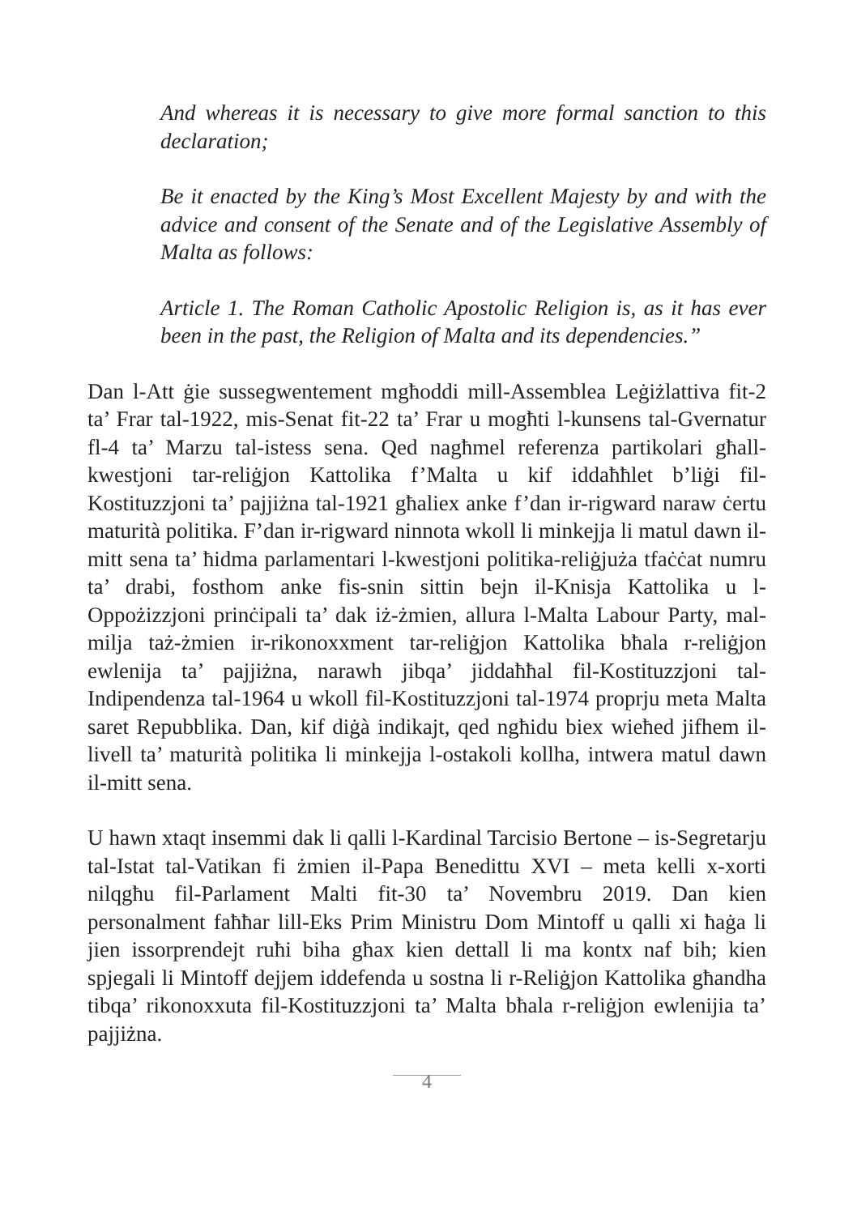And whereas it is necessary to give more formal sanction to this declaration;
Be it enacted by the King’s Most Excellent Majesty by and with the advice and consent of the Senate and of the Legislative Assembly of Malta as follows:
Article 1. The Roman Catholic Apostolic Religion is, as it has ever been in the past, the Religion of Malta and its dependencies.”
Dan l-Att ġie sussegwentement mgħoddi mill-Assemblea Leġiżlattiva fit-2 ta’ Frar tal-1922, mis-Senat fit-22 ta’ Frar u mogħti l-kunsens tal-Gvernatur fl-4 ta’ Marzu tal-istess sena. Qed nagħmel referenza partikolari għall-kwestjoni tar-reliġjon Kattolika f’Malta u kif iddaħħlet b’liġi fil-Kostituzzjoni ta’ pajjiżna tal-1921 għaliex anke f’dan ir-rigward naraw ċertu maturità politika. F’dan ir-rigward ninnota wkoll li minkejja li matul dawn il-mitt sena ta’ ħidma parlamentari l-kwestjoni politika-reliġjuża tfaċċat numru ta’ drabi, fosthom anke fis-snin sittin bejn il-Knisja Kattolika u l-Oppożizzjoni prinċipali ta’ dak iż-żmien, allura l-Malta Labour Party, mal-milja taż-żmien ir-rikonoxxment tar-reliġjon Kattolika bħala r-reliġjon ewlenija ta’ pajjiżna, narawh jibqa’ jiddaħħal fil-Kostituzzjoni tal-Indipendenza tal-1964 u wkoll fil-Kostituzzjoni tal-1974 proprju meta Malta saret Repubblika. Dan, kif diġà indikajt, qed ngħidu biex wieħed jifhem il-livell ta’ maturità politika li minkejja l-ostakoli kollha, intwera matul dawn il-mitt sena.
U hawn xtaqt insemmi dak li qalli l-Kardinal Tarcisio Bertone – is-Segretarju tal-Istat tal-Vatikan fi żmien il-Papa Benedittu XVI – meta kelli x-xorti nilqgħu fil-Parlament Malti fit-30 ta’ Novembru 2019. Dan kien personalment faħħar lill-Eks Prim Ministru Dom Mintoff u qalli xi ħaġa li jien issorprendejt ruħi biha għax kien dettall li ma kontx naf bih; kien spjegali li Mintoff dejjem iddefenda u sostna li r-Reliġjon Kattolika għandha tibqa’ rikonoxxuta fil-Kostituzzjoni ta’ Malta bħala r-reliġjon ewlenijia ta’ pajjiżna.
4